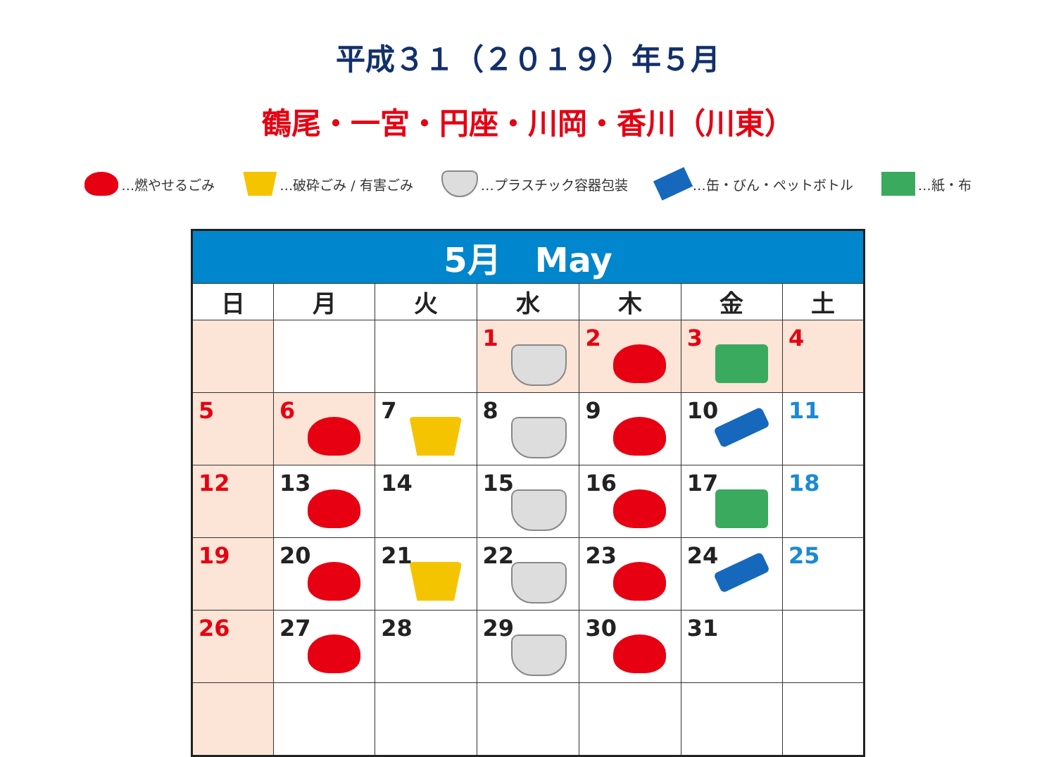平成３１（２０１９）年５月
鶴尾・一宮・円座・川岡・香川（川東）
…燃やせるごみ …破砕ごみ / 有害ごみ …プラスチック容器包装 …缶・びん・ペットボトル …紙・布
| 5月 May | | | | | | |
| --- | --- | --- | --- | --- | --- | --- |
| 日 | 月 | 火 | 水 | 木 | 金 | 土 |
| | | | 1 | 2 | 3 | 4 |
| 5 | 6 | 7 | 8 | 9 | 10 | 11 |
| 12 | 13 | 14 | 15 | 16 | 17 | 18 |
| 19 | 20 | 21 | 22 | 23 | 24 | 25 |
| 26 | 27 | 28 | 29 | 30 | 31 | |